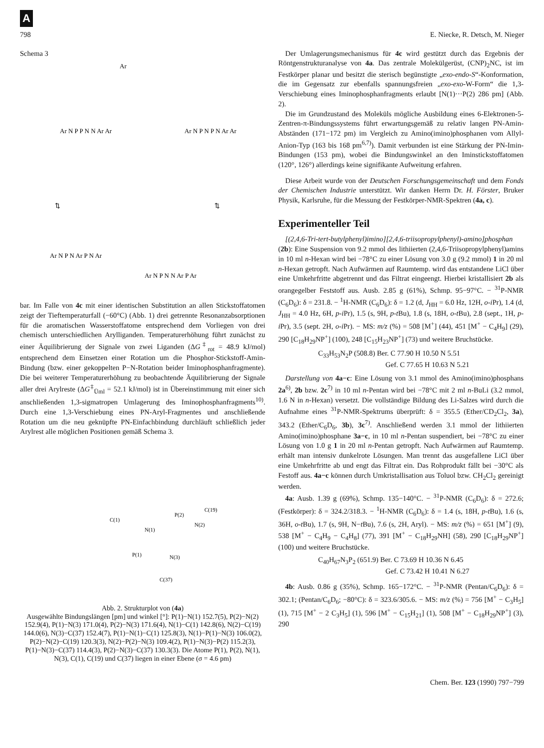A
798 E. Niecke, R. Detsch, M. Nieger
Schema 3
Ar
Ar N P P N N Ar Ar
Ar N P N P N Ar Ar
⇅
⇅
Ar N P N Ar P N Ar
Ar N P N N Ar P Ar
bar. Im Falle von 4c mit einer identischen Substitution an allen Stickstoffatomen zeigt der Tieftemperaturfall (−60°C) (Abb. 1) drei getrennte Resonanzabsorptionen für die aromatischen Wasserstoffatome entsprechend dem Vorliegen von drei chemisch unterschiedlichen Arylliganden. Temperaturerhöhung führt zunächst zu einer Äquilibrierung der Signale von zwei Liganden (ΔG<sup>‡</sup><sub>rot</sub> = 48.9 kJ/mol) entsprechend dem Einsetzen einer Rotation um die Phosphor-Stickstoff-Amin-Bindung (bzw. einer gekoppelten P−N-Rotation beider Iminophosphanfragmente). Die bei weiterer Temperaturerhöhung zu beobachtende Äquilibrierung der Signale aller drei Arylreste (ΔG<sup>‡</sup><sub>Üml</sub> = 52.1 kJ/mol) ist in Übereinstimmung mit einer sich anschließenden 1,3-sigmatropen Umlagerung des Iminophosphanfragments<sup>10)</sup>. Durch eine 1,3-Verschiebung eines PN-Aryl-Fragmentes und anschließende Rotation um die neu geknüpfte PN-Einfachbindung durchläuft schließlich jeder Arylrest alle möglichen Positionen gemäß Schema 3.
C(1)
N(1)
P(2)
C(19)
N(2)
P(1)
N(3)
C(37)
Abb. 2. Strukturplot von (4a)
Ausgewählte Bindungslängen [pm] und winkel [°]: P(1)−N(1) 152.7(5), P(2)−N(2) 152.9(4), P(1)−N(3) 171.0(4), P(2)−N(3) 171.6(4), N(1)−C(1) 142.8(6), N(2)−C(19) 144.0(6), N(3)−C(37) 152.4(7), P(1)−N(1)−C(1) 125.8(3), N(1)−P(1)−N(3) 106.0(2), P(2)−N(2)−C(19) 120.3(3), N(2)−P(2)−N(3) 109.4(2), P(1)−N(3)−P(2) 115.2(3), P(1)−N(3)−C(37) 114.4(3), P(2)−N(3)−C(37) 130.3(3). Die Atome P(1), P(2), N(1), N(3), C(1), C(19) und C(37) liegen in einer Ebene (σ = 4.6 pm)
Der Umlagerungsmechanismus für 4c wird gestützt durch das Ergebnis der Röntgenstrukturanalyse von 4a. Das zentrale Molekülgerüst, (CNP)<sub>2</sub>NC, ist im Festkörper planar und besitzt die sterisch begünstigte „exo-endo-S“-Konformation, die im Gegensatz zur ebenfalls spannungsfreien „exo-exo-W-Form“ die 1,3-Verschiebung eines Iminophosphanfragments erlaubt [N(1)···P(2) 286 pm] (Abb. 2).
Die im Grundzustand des Moleküls mögliche Ausbildung eines 6-Elektronen-5-Zentren-π-Bindungssystems führt erwartungsgemäß zu relativ langen PN-Amin-Abständen (171−172 pm) im Vergleich zu Amino(imino)phosphanen vom Allyl-Anion-Typ (163 bis 168 pm<sup>6,7)</sup>). Damit verbunden ist eine Stärkung der PN-Imin-Bindungen (153 pm), wobei die Bindungswinkel an den Iminstickstoffatomen (120°, 126°) allerdings keine signifikante Aufweitung erfahren.
Diese Arbeit wurde von der Deutschen Forschungsgemeinschaft und dem Fonds der Chemischen Industrie unterstützt. Wir danken Herrn Dr. H. Förster, Bruker Physik, Karlsruhe, für die Messung der Festkörper-NMR-Spektren (4a, c).
Experimenteller Teil
[(2,4,6-Tri-tert-butylphenyl)imino][2,4,6-triisopropylphenyl)-amino]phosphan (2b): Eine Suspension von 9.2 mmol des lithiierten (2,4,6-Triisopropylphenyl)amins in 10 ml n-Hexan wird bei −78°C zu einer Lösung von 3.0 g (9.2 mmol) 1 in 20 ml n-Hexan getropft. Nach Aufwärmen auf Raumtemp. wird das entstandene LiCl über eine Umkehrfritte abgetrennt und das Filtrat eingeengt. Hierbei kristallisiert 2b als orangegelber Feststoff aus. Ausb. 2.85 g (61%), Schmp. 95−97°C. − <sup>31</sup>P-NMR (C<sub>6</sub>D<sub>6</sub>): δ = 231.8. − <sup>1</sup>H-NMR (C<sub>6</sub>D<sub>6</sub>): δ = 1.2 (d, J<sub>HH</sub> = 6.0 Hz, 12H, o-i Pr), 1.4 (d, J<sub>HH</sub> = 4.0 Hz, 6H, p-i Pr), 1.5 (s, 9H, p-t Bu), 1.8 (s, 18H, o-t Bu), 2.8 (sept., 1H, p-i Pr), 3.5 (sept. 2H, o-i Pr). − MS: m/z (%) = 508 [M<sup>+</sup>] (44), 451 [M<sup>+</sup> − C<sub>4</sub>H<sub>9</sub>] (29), 290 [C<sub>18</sub>H<sub>29</sub>NP<sup>+</sup>] (100), 248 [C<sub>15</sub>H<sub>23</sub>NP<sup>+</sup>] (73) und weitere Bruchstücke.
C<sub>33</sub>H<sub>53</sub>N<sub>2</sub>P (508.8) Ber. C 77.90 H 10.50 N 5.51
Gef. C 77.65 H 10.63 N 5.21
Darstellung von 4a−c: Eine Lösung von 3.1 mmol des Amino(imino)phosphans 2a<sup>6)</sup>, 2b bzw. 2c<sup>7)</sup> in 10 ml n-Pentan wird bei −78°C mit 2 ml n-BuLi (3.2 mmol, 1.6 N in n-Hexan) versetzt. Die vollständige Bildung des Li-Salzes wird durch die Aufnahme eines <sup>31</sup>P-NMR-Spektrums überprüft: δ = 355.5 (Ether/CD<sub>2</sub>Cl<sub>2</sub>, 3a), 343.2 (Ether/C<sub>6</sub>D<sub>6</sub>, 3b), 3c<sup>7)</sup>. Anschließend werden 3.1 mmol der lithiierten Amino(imino)phosphane 3a−c, in 10 ml n-Pentan suspendiert, bei −78°C zu einer Lösung von 1.0 g 1 in 20 ml n-Pentan getropft. Nach Aufwärmen auf Raumtemp. erhält man intensiv dunkelrote Lösungen. Man trennt das ausgefallene LiCl über eine Umkehrfritte ab und engt das Filtrat ein. Das Rohprodukt fällt bei −30°C als Festoff aus. 4a−c können durch Umkristallisation aus Toluol bzw. CH<sub>2</sub>Cl<sub>2</sub> gereinigt werden.
4a: Ausb. 1.39 g (69%), Schmp. 135−140°C. − <sup>31</sup>P-NMR (C<sub>6</sub>D<sub>6</sub>): δ = 272.6; (Festkörper): δ = 324.2/318.3. − <sup>1</sup>H-NMR (C<sub>6</sub>D<sub>6</sub>): δ = 1.4 (s, 18H, p-t Bu), 1.6 (s, 36H, o-t Bu), 1.7 (s, 9H, N−t Bu), 7.6 (s, 2H, Aryl). − MS: m/z (%) = 651 [M<sup>+</sup>] (9), 538 [M<sup>+</sup> − C<sub>4</sub>H<sub>9</sub> − C<sub>4</sub>H<sub>8</sub>] (77), 391 [M<sup>+</sup> − C<sub>18</sub>H<sub>29</sub>NH] (58), 290 [C<sub>18</sub>H<sub>29</sub>NP<sup>+</sup>] (100) und weitere Bruchstücke.
C<sub>40</sub>H<sub>67</sub>N<sub>3</sub>P<sub>2</sub> (651.9) Ber. C 73.69 H 10.36 N 6.45
Gef. C 73.42 H 10.41 N 6.27
4b: Ausb. 0.86 g (35%), Schmp. 165−172°C. − <sup>31</sup>P-NMR (Pentan/C<sub>6</sub>D<sub>6</sub>): δ = 302.1; (Pentan/C<sub>6</sub>D<sub>6</sub>; −80°C): δ = 323.6/305.6. − MS: m/z (%) = 756 [M<sup>+</sup> − C<sub>3</sub>H<sub>5</sub>] (1), 715 [M<sup>+</sup> − 2 C<sub>3</sub>H<sub>5</sub>] (1), 596 [M<sup>+</sup> − C<sub>15</sub>H<sub>21</sub>] (1), 508 [M<sup>+</sup> − C<sub>18</sub>H<sub>29</sub>NP<sup>+</sup>] (3), 290
Chem. Ber. 123 (1990) 797−799